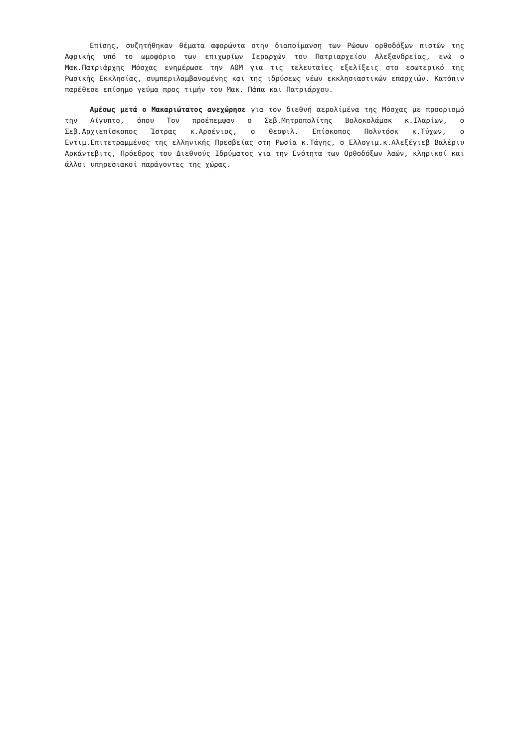Επίσης, συζητήθηκαν θέματα αφορώντα στην διαποίμανση των Ρώσων ορθοδόξων πιστών της Αφρικής υπό το ωμοφόριο των επιχωρίων Ιεραρχών του Πατριαρχείου Αλεξανδρείας, ενώ ο Μακ.Πατριάρχης Μόσχας ενημέρωσε την ΑΘΜ για τις τελευταίες εξελίξεις στο εσωτερικό της Ρωσικής Εκκλησίας, συμπεριλαμβανομένης και της ιδρύσεως νέων εκκλησιαστικών επαρχιών. Κατόπιν παρέθεσε επίσημο γεύμα προς τιμήν του Μακ. Πάπα και Πατριάρχου.
Αμέσως μετά ο Μακαριώτατος ανεχώρησε για τον διεθνή αερολίμένα της Μόσχας με προορισμό την Αίγυπτο, όπου Τον προέπεμψαν ο Σεβ.Μητροπολίτης Βολοκολάμσκ κ.Ιλαρίων, ο Σεβ.Αρχιεπίσκοπος Ίστρας κ.Αρσένιος, ο θεοφιλ. Επίσκοπος Πολντόσκ κ.Τύχων, ο Εντιμ.Επιτετραμμένος της ελληνικής Πρεσβείας στη Ρωσία κ.Τάγης, ο Ελλογιμ.κ.Αλεξέγιεβ Βαλέριυ Αρκάντεβιτς, Πρόεδρος του Διεθνούς Ιδρύματος για την Ενότητα των Ορθοδόξων λαών, κληρικοί και άλλοι υπηρεσιακοί παράγοντες της χώρας.